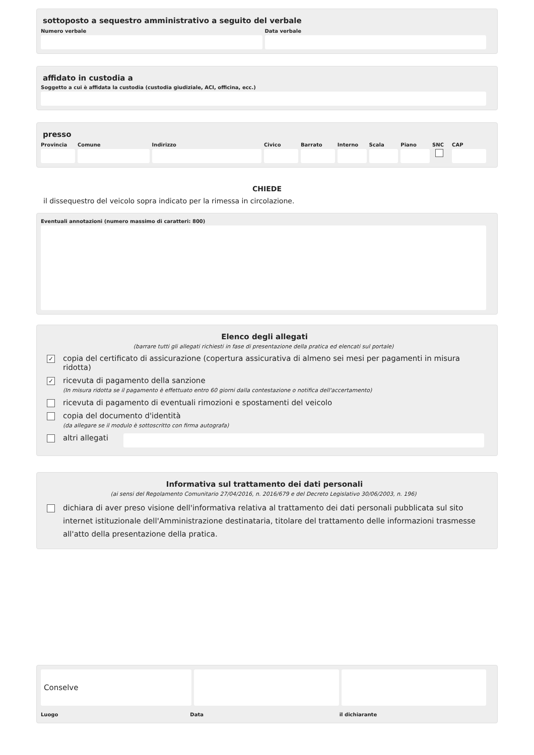sottoposto a sequestro amministrativo a seguito del verbale
Numero verbale Data verbale
affidato in custodia a
Soggetto a cui è affidata la custodia (custodia giudiziale, ACI, officina, ecc.)
presso
Provincia Comune Indirizzo Civico Barrato Interno Scala Piano SNC CAP
CHIEDE
il dissequestro del veicolo sopra indicato per la rimessa in circolazione.
Eventuali annotazioni (numero massimo di caratteri: 800)
Elenco degli allegati
(barrare tutti gli allegati richiesti in fase di presentazione della pratica ed elencati sul portale)
✓
copia del certificato di assicurazione (copertura assicurativa di almeno sei mesi per pagamenti in misura ridotta)
✓
ricevuta di pagamento della sanzione
(In misura ridotta se il pagamento è effettuato entro 60 giorni dalla contestazione o notifica dell'accertamento)
ricevuta di pagamento di eventuali rimozioni e spostamenti del veicolo
copia del documento d'identità
(da allegare se il modulo è sottoscritto con firma autografa)
altri allegati
Informativa sul trattamento dei dati personali
(ai sensi del Regolamento Comunitario 27/04/2016, n. 2016/679 e del Decreto Legislativo 30/06/2003, n. 196)
dichiara di aver preso visione dell'informativa relativa al trattamento dei dati personali pubblicata sul sito internet istituzionale dell'Amministrazione destinataria, titolare del trattamento delle informazioni trasmesse all'atto della presentazione della pratica.
Conselve
Luogo Data il dichiarante